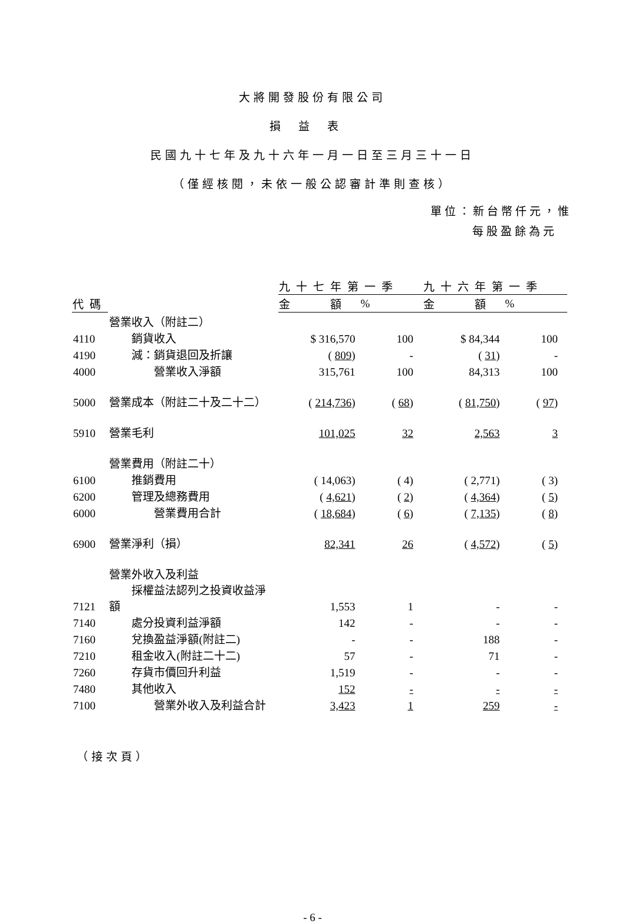大將開發股份有限公司
損益表
民國九十七年及九十六年一月一日至三月三十一日
（僅經核閱，未依一般公認審計準則查核）
單位：新台幣仟元，惟
每股盈餘為元
| | | 九十七年第一季 | | 九十六年第一季 | |
| 代碼 | | 金 額 | % | 金 額 | % |
| | 營業收入（附註二） | | | | |
| 4110 | 銷貨收入 | $ 316,570 | 100 | $ 84,344 | 100 |
| 4190 | 減：銷貨退回及折讓 | ( 809 ) | - | ( 31 ) | - |
| 4000 | 營業收入淨額 | 315,761 | 100 | 84,313 | 100 |
| 5000 | 營業成本（附註二十及二十二） | ( 214,736 ) | ( 68 ) | ( 81,750 ) | ( 97 ) |
| 5910 | 營業毛利 | 101,025 | 32 | 2,563 | 3 |
| | 營業費用（附註二十） | | | | |
| 6100 | 推銷費用 | ( 14,063) | ( 4) | ( 2,771) | ( 3) |
| 6200 | 管理及總務費用 | ( 4,621 ) | ( 2 ) | ( 4,364 ) | ( 5 ) |
| 6000 | 營業費用合計 | ( 18,684 ) | ( 6 ) | ( 7,135 ) | ( 8 ) |
| 6900 | 營業淨利（損） | 82,341 | 26 | ( 4,572 ) | ( 5 ) |
| | 營業外收入及利益 | | | | |
| 7121 | 採權益法認列之投資收益淨額 | 1,553 | 1 | - | - |
| 7140 | 處分投資利益淨額 | 142 | - | - | - |
| 7160 | 兌換盈益淨額(附註二) | - | - | 188 | - |
| 7210 | 租金收入(附註二十二) | 57 | - | 71 | - |
| 7260 | 存貨市價回升利益 | 1,519 | - | - | - |
| 7480 | 其他收入 | 152 | - | - | - |
| 7100 | 營業外收入及利益合計 | 3,423 | 1 | 259 | - |
（接次頁）
- 6 -